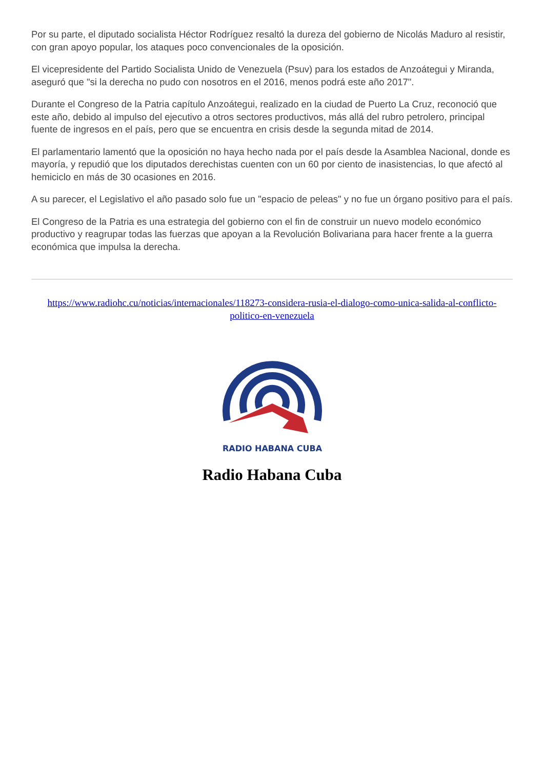Por su parte, el diputado socialista Héctor Rodríguez resaltó la dureza del gobierno de Nicolás Maduro al resistir, con gran apoyo popular, los ataques poco convencionales de la oposición.
El vicepresidente del Partido Socialista Unido de Venezuela (Psuv) para los estados de Anzoátegui y Miranda, aseguró que "si la derecha no pudo con nosotros en el 2016, menos podrá este año 2017".
Durante el Congreso de la Patria capítulo Anzoátegui, realizado en la ciudad de Puerto La Cruz, reconoció que este año, debido al impulso del ejecutivo a otros sectores productivos, más allá del rubro petrolero, principal fuente de ingresos en el país, pero que se encuentra en crisis desde la segunda mitad de 2014.
El parlamentario lamentó que la oposición no haya hecho nada por el país desde la Asamblea Nacional, donde es mayoría, y repudió que los diputados derechistas cuenten con un 60 por ciento de inasistencias, lo que afectó al hemiciclo en más de 30 ocasiones en 2016.
A su parecer, el Legislativo el año pasado solo fue un "espacio de peleas" y no fue un órgano positivo para el país.
El Congreso de la Patria es una estrategia del gobierno con el fin de construir un nuevo modelo económico productivo y reagrupar todas las fuerzas que apoyan a la Revolución Bolivariana para hacer frente a la guerra económica que impulsa la derecha.
https://www.radiohc.cu/noticias/internacionales/118273-considera-rusia-el-dialogo-como-unica-salida-al-conflicto-politico-en-venezuela
RADIO HABANA CUBA
Radio Habana Cuba